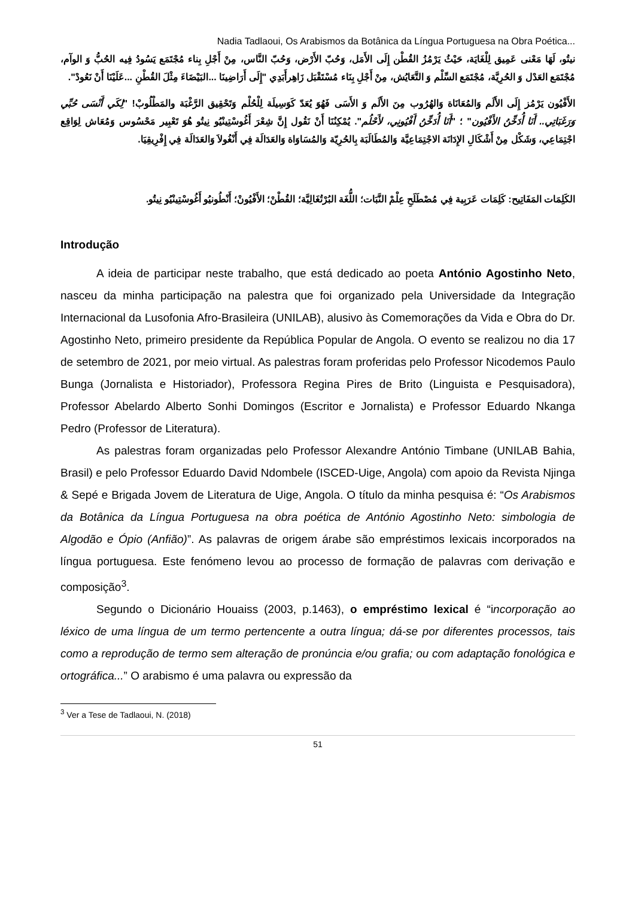Nadia Tadlaoui, Os Arabismos da Botânica da Língua Portuguesa na Obra Poética...
نيتُو، لَهَا مَعْنى عَمِيق لِلْغَايَة، حَيْثُ يَرْمُزُ القُطْن إِلَى الأَمَل، وَحُبّ الأَرْض، وَحُبّ النَّاس، مِنْ أَجْلِ بِناء مُجْتَمَع يَسُودُ فِيه الحُبُّ وَ الوآم، مُجْتَمَع العَدْل وَ الحُرِيَّة، مُجْتَمَع السِّلْم وَ التَّعَايُش، مِنْ أَجْلِ بِنَاء مُسْتَقْبَل زَاهِرأَبَدِي "إِلَى أَرَاضِينَا ...البَيْضَاءَ مِثْلَ القُطْنِ ...عَلَيْنَا أَنْ نَعُودْ".
الأَفْيُون يَرْمُز إِلَى الأَلَم وَالمُعَانَاة وَالهُرُوب مِنَ الأَلَم وَ الأَسَى فَهُوَ يُعَدّ كَوَسِيلَة لِلْحُلْم وَتَحْقِيق الرَّغْبَة والمَطْلُوبْ! "لِكَي أَنْسَى حُبِّي وَرَغَبَاتِي.. أَنَا أُدَخِّنُ الأَفْيُون" ؛ "أَنَا أُدَخِّنُ أَفْيُونِي، لأَحْلُم". يُمْكِنُنَا أَنْ نَقُول إِنَّ شِعْرَ أَغُوسْتِينْيُو نِيتُو هُوَ تَعْبِير مَحْسُوس وَمُعَاش لِوَاقِع اجْتِمَاعِي، وَشَكْل مِنْ أَشْكَالِ الإِدَانَة الاجْتِمَاعِيَّة وَالمُطَالَبَة بِالحُرِيّة وَالمُسَاوَاة وَالعَدَالَة فِي أَنْغُولاَ وَالعَدَالَة فِي إِفْرِيقِيَا.
الكَلِمَات المَفَاتِيح: كَلِمَات عَرَبِية فِي مُصْطَلَحِ عِلْمْ النَّبَات؛ اللُّغَة البُرْتُغَالِيَّة؛ القُطْنْ؛ الأَفْيُونْ؛ أَنْطُونيُو أَغُوسْتِينْيُو نِيتُو.
Introdução
A ideia de participar neste trabalho, que está dedicado ao poeta António Agostinho Neto, nasceu da minha participação na palestra que foi organizado pela Universidade da Integração Internacional da Lusofonia Afro-Brasileira (UNILAB), alusivo às Comemorações da Vida e Obra do Dr. Agostinho Neto, primeiro presidente da República Popular de Angola. O evento se realizou no dia 17 de setembro de 2021, por meio virtual. As palestras foram proferidas pelo Professor Nicodemos Paulo Bunga (Jornalista e Historiador), Professora Regina Pires de Brito (Linguista e Pesquisadora), Professor Abelardo Alberto Sonhi Domingos (Escritor e Jornalista) e Professor Eduardo Nkanga Pedro (Professor de Literatura).
As palestras foram organizadas pelo Professor Alexandre António Timbane (UNILAB Bahia, Brasil) e pelo Professor Eduardo David Ndombele (ISCED-Uige, Angola) com apoio da Revista Njinga & Sepé e Brigada Jovem de Literatura de Uige, Angola. O título da minha pesquisa é: “Os Arabismos da Botânica da Língua Portuguesa na obra poética de António Agostinho Neto: simbologia de Algodão e Ópio (Anfião)”. As palavras de origem árabe são empréstimos lexicais incorporados na língua portuguesa. Este fenómeno levou ao processo de formação de palavras com derivação e composição<sup>3</sup>.
Segundo o Dicionário Houaiss (2003, p.1463), o empréstimo lexical é “incorporação ao léxico de uma língua de um termo pertencente a outra língua; dá-se por diferentes processos, tais como a reprodução de termo sem alteração de pronúncia e/ou grafia; ou com adaptação fonológica e ortográfica...” O arabismo é uma palavra ou expressão da
<sup>3</sup> Ver a Tese de Tadlaoui, N. (2018)
51